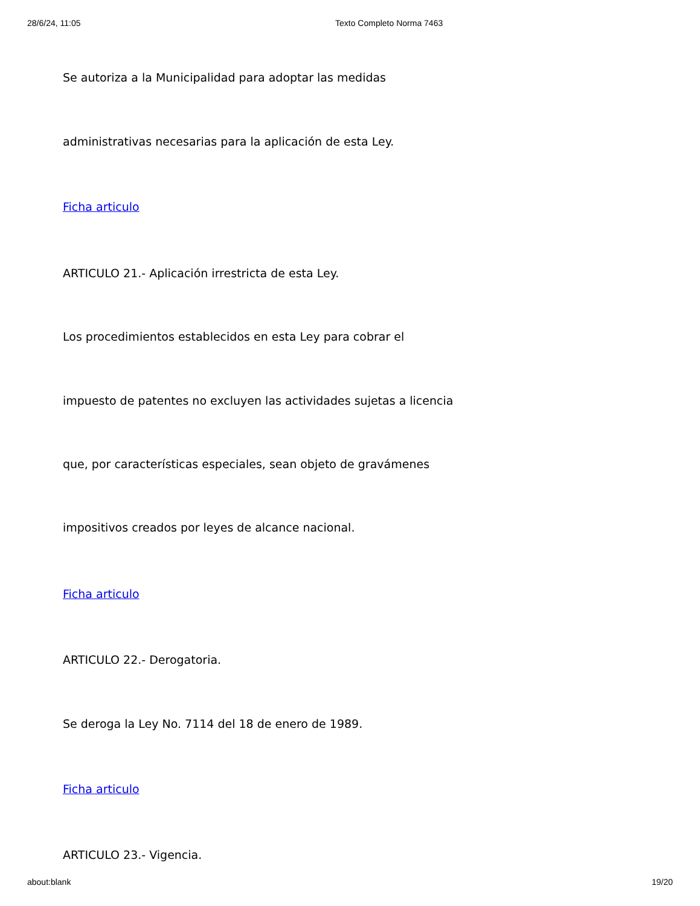28/6/24, 11:05 Texto Completo Norma 7463
Se autoriza a la Municipalidad para adoptar las medidas
administrativas necesarias para la aplicación de esta Ley.
Ficha articulo
ARTICULO 21.- Aplicación irrestricta de esta Ley.
Los procedimientos establecidos en esta Ley para cobrar el
impuesto de patentes no excluyen las actividades sujetas a licencia
que, por características especiales, sean objeto de gravámenes
impositivos creados por leyes de alcance nacional.
Ficha articulo
ARTICULO 22.- Derogatoria.
Se deroga la Ley No. 7114 del 18 de enero de 1989.
Ficha articulo
ARTICULO 23.- Vigencia.
about:blank 19/20